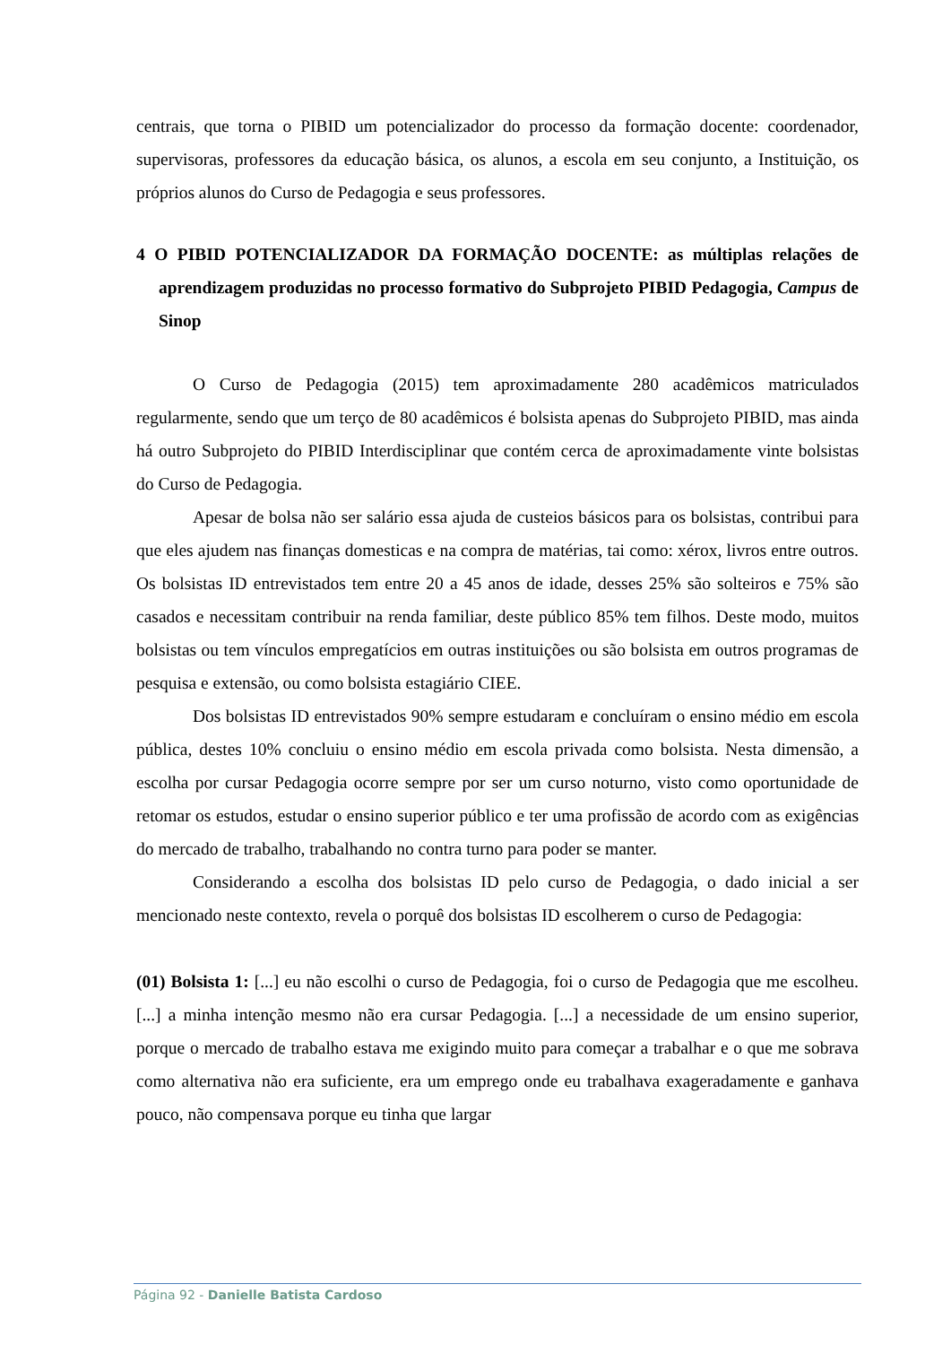centrais, que torna o PIBID um potencializador do processo da formação docente: coordenador, supervisoras, professores da educação básica, os alunos, a escola em seu conjunto, a Instituição, os próprios alunos do Curso de Pedagogia e seus professores.
4 O PIBID POTENCIALIZADOR DA FORMAÇÃO DOCENTE: as múltiplas relações de aprendizagem produzidas no processo formativo do Subprojeto PIBID Pedagogia, Campus de Sinop
O Curso de Pedagogia (2015) tem aproximadamente 280 acadêmicos matriculados regularmente, sendo que um terço de 80 acadêmicos é bolsista apenas do Subprojeto PIBID, mas ainda há outro Subprojeto do PIBID Interdisciplinar que contém cerca de aproximadamente vinte bolsistas do Curso de Pedagogia.
Apesar de bolsa não ser salário essa ajuda de custeios básicos para os bolsistas, contribui para que eles ajudem nas finanças domesticas e na compra de matérias, tai como: xérox, livros entre outros. Os bolsistas ID entrevistados tem entre 20 a 45 anos de idade, desses 25% são solteiros e 75% são casados e necessitam contribuir na renda familiar, deste público 85% tem filhos. Deste modo, muitos bolsistas ou tem vínculos empregatícios em outras instituições ou são bolsista em outros programas de pesquisa e extensão, ou como bolsista estagiário CIEE.
Dos bolsistas ID entrevistados 90% sempre estudaram e concluíram o ensino médio em escola pública, destes 10% concluiu o ensino médio em escola privada como bolsista. Nesta dimensão, a escolha por cursar Pedagogia ocorre sempre por ser um curso noturno, visto como oportunidade de retomar os estudos, estudar o ensino superior público e ter uma profissão de acordo com as exigências do mercado de trabalho, trabalhando no contra turno para poder se manter.
Considerando a escolha dos bolsistas ID pelo curso de Pedagogia, o dado inicial a ser mencionado neste contexto, revela o porquê dos bolsistas ID escolherem o curso de Pedagogia:
(01) Bolsista 1: [...] eu não escolhi o curso de Pedagogia, foi o curso de Pedagogia que me escolheu. [...] a minha intenção mesmo não era cursar Pedagogia. [...] a necessidade de um ensino superior, porque o mercado de trabalho estava me exigindo muito para começar a trabalhar e o que me sobrava como alternativa não era suficiente, era um emprego onde eu trabalhava exageradamente e ganhava pouco, não compensava porque eu tinha que largar
Página 92 - Danielle Batista Cardoso